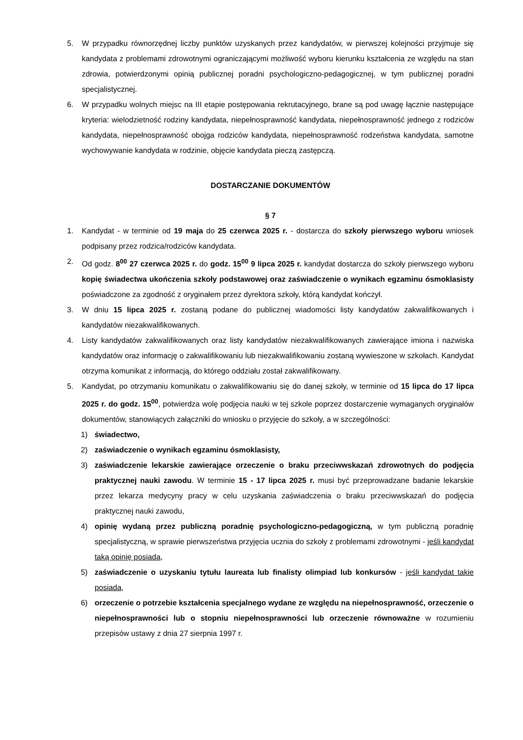5. W przypadku równorzędnej liczby punktów uzyskanych przez kandydatów, w pierwszej kolejności przyjmuje się kandydata z problemami zdrowotnymi ograniczającymi możliwość wyboru kierunku kształcenia ze względu na stan zdrowia, potwierdzonymi opinią publicznej poradni psychologiczno-pedagogicznej, w tym publicznej poradni specjalistycznej.
6. W przypadku wolnych miejsc na III etapie postępowania rekrutacyjnego, brane są pod uwagę łącznie następujące kryteria: wielodzietność rodziny kandydata, niepełnosprawność kandydata, niepełnosprawność jednego z rodziców kandydata, niepełnosprawność obojga rodziców kandydata, niepełnosprawność rodzeństwa kandydata, samotne wychowywanie kandydata w rodzinie, objęcie kandydata pieczą zastępczą.
DOSTARCZANIE DOKUMENTÓW
§ 7
1. Kandydat - w terminie od 19 maja do 25 czerwca 2025 r. - dostarcza do szkoły pierwszego wyboru wniosek podpisany przez rodzica/rodziców kandydata.
2. Od godz. 8<sup>00</sup> 27 czerwca 2025 r. do godz. 15<sup>00</sup> 9 lipca 2025 r. kandydat dostarcza do szkoły pierwszego wyboru kopię świadectwa ukończenia szkoły podstawowej oraz zaświadczenie o wynikach egzaminu ósmoklasisty poświadczone za zgodność z oryginałem przez dyrektora szkoły, którą kandydat kończył.
3. W dniu 15 lipca 2025 r. zostaną podane do publicznej wiadomości listy kandydatów zakwalifikowanych i kandydatów niezakwalifikowanych.
4. Listy kandydatów zakwalifikowanych oraz listy kandydatów niezakwalifikowanych zawierające imiona i nazwiska kandydatów oraz informację o zakwalifikowaniu lub niezakwalifikowaniu zostaną wywieszone w szkołach. Kandydat otrzyma komunikat z informacją, do którego oddziału został zakwalifikowany.
5. Kandydat, po otrzymaniu komunikatu o zakwalifikowaniu się do danej szkoły, w terminie od 15 lipca do 17 lipca 2025 r. do godz. 15<sup>00</sup>, potwierdza wolę podjęcia nauki w tej szkole poprzez dostarczenie wymaganych oryginałów dokumentów, stanowiących załączniki do wniosku o przyjęcie do szkoły, a w szczególności:
1) świadectwo,
2) zaświadczenie o wynikach egzaminu ósmoklasisty,
3) zaświadczenie lekarskie zawierające orzeczenie o braku przeciwwskazań zdrowotnych do podjęcia praktycznej nauki zawodu. W terminie 15 - 17 lipca 2025 r. musi być przeprowadzane badanie lekarskie przez lekarza medycyny pracy w celu uzyskania zaświadczenia o braku przeciwwskazań do podjęcia praktycznej nauki zawodu,
4) opinię wydaną przez publiczną poradnię psychologiczno-pedagogiczną, w tym publiczną poradnię specjalistyczną, w sprawie pierwszeństwa przyjęcia ucznia do szkoły z problemami zdrowotnymi - jeśli kandydat taką opinię posiada,
5) zaświadczenie o uzyskaniu tytułu laureata lub finalisty olimpiad lub konkursów - jeśli kandydat takie posiada,
6) orzeczenie o potrzebie kształcenia specjalnego wydane ze względu na niepełnosprawność, orzeczenie o niepełnosprawności lub o stopniu niepełnosprawności lub orzeczenie równoważne w rozumieniu przepisów ustawy z dnia 27 sierpnia 1997 r.